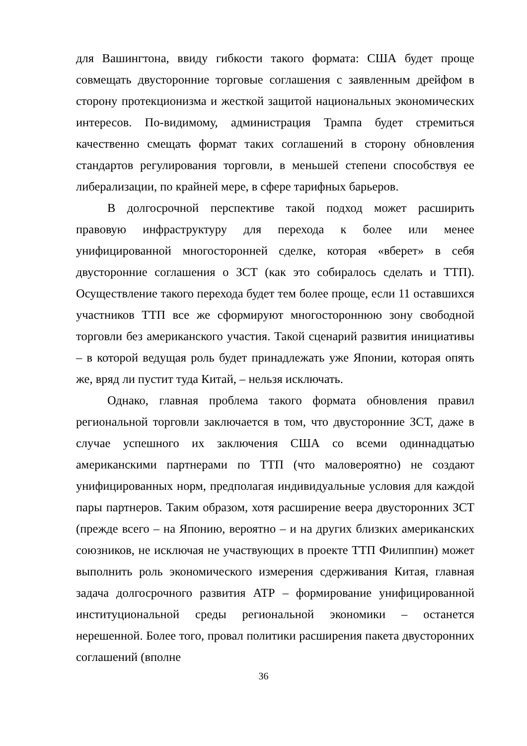для Вашингтона, ввиду гибкости такого формата: США будет проще совмещать двусторонние торговые соглашения с заявленным дрейфом в сторону протекционизма и жесткой защитой национальных экономических интересов. По-видимому, администрация Трампа будет стремиться качественно смещать формат таких соглашений в сторону обновления стандартов регулирования торговли, в меньшей степени способствуя ее либерализации, по крайней мере, в сфере тарифных барьеров.
В долгосрочной перспективе такой подход может расширить правовую инфраструктуру для перехода к более или менее унифицированной многосторонней сделке, которая «вберет» в себя двусторонние соглашения о ЗСТ (как это собиралось сделать и ТТП). Осуществление такого перехода будет тем более проще, если 11 оставшихся участников ТТП все же сформируют многостороннюю зону свободной торговли без американского участия. Такой сценарий развития инициативы – в которой ведущая роль будет принадлежать уже Японии, которая опять же, вряд ли пустит туда Китай, – нельзя исключать.
Однако, главная проблема такого формата обновления правил региональной торговли заключается в том, что двусторонние ЗСТ, даже в случае успешного их заключения США со всеми одиннадцатью американскими партнерами по ТТП (что маловероятно) не создают унифицированных норм, предполагая индивидуальные условия для каждой пары партнеров. Таким образом, хотя расширение веера двусторонних ЗСТ (прежде всего – на Японию, вероятно – и на других близких американских союзников, не исключая не участвующих в проекте ТТП Филиппин) может выполнить роль экономического измерения сдерживания Китая, главная задача долгосрочного развития АТР – формирование унифицированной институциональной среды региональной экономики – останется нерешенной. Более того, провал политики расширения пакета двусторонних соглашений (вполне
36